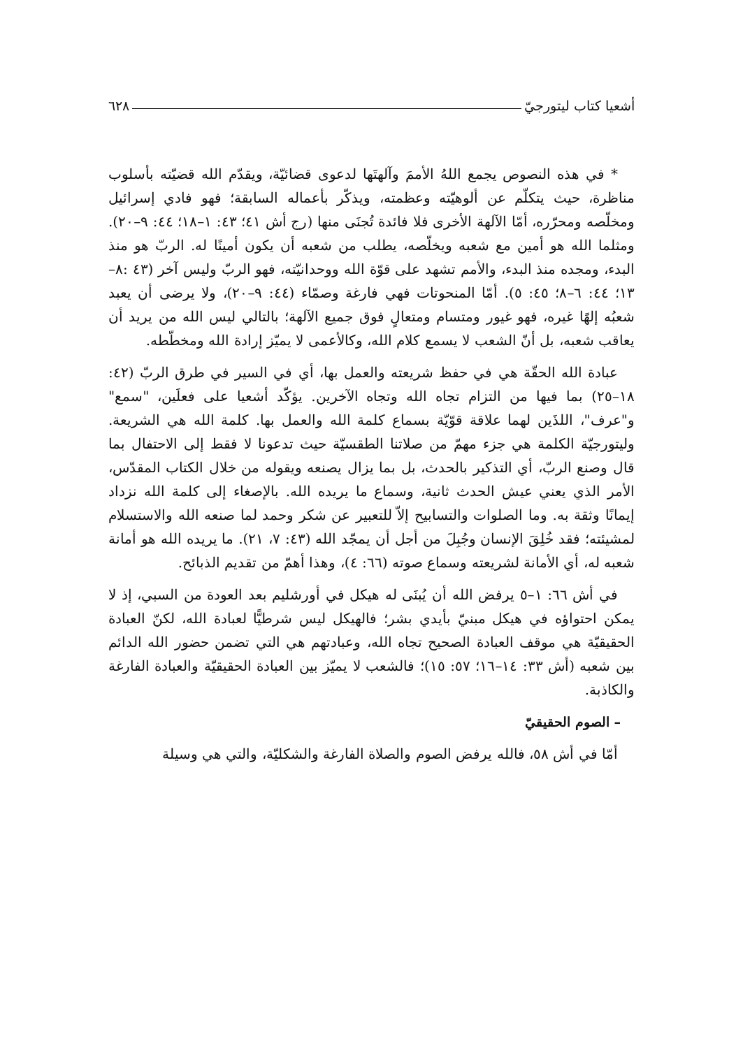أشعيا كتاب ليتورجيّ ٦٢٨
* في هذه النصوص يجمع اللهُ الأممَ وآلهتَها لدعوى قضائيّة، ويقدّم الله قضيّته بأسلوب مناظرة، حيث يتكلّم عن ألوهيّته وعظمته، ويذكّر بأعماله السابقة؛ فهو فادي إسرائيل ومخلّصه ومحرّره، أمّا الآلهة الأخرى فلا فائدة تُجنَى منها (رج أش ٤١؛ ٤٣: ١–١٨؛ ٤٤: ٩–٢٠). ومثلما الله هو أمين مع شعبه ويخلّصه، يطلب من شعبه أن يكون أمينًا له. الربّ هو منذ البدء، ومجده منذ البدء، والأمم تشهد على قوّة الله ووحدانيّته، فهو الربّ وليس آخر (٤٣ :٨–١٣؛ ٤٤: ٦–٨؛ ٤٥: ٥). أمّا المنحوتات فهي فارغة وصمّاء (٤٤: ٩–٢٠)، ولا يرضى أن يعبد شعبُه إلهًا غيره، فهو غيور ومتسام ومتعالٍ فوق جميع الآلهة؛ بالتالي ليس الله من يريد أن يعاقب شعبه، بل أنّ الشعب لا يسمع كلام الله، وكالأعمى لا يميّز إرادة الله ومخطّطه.
عبادة الله الحقّة هي في حفظ شريعته والعمل بها، أي في السير في طرق الربّ (٤٢: ١٨–٢٥) بما فيها من التزام تجاه الله وتجاه الآخرين. يؤكّد أشعيا على فعلَين، "سمع" و"عرف"، اللذَين لهما علاقة قوّيّة بسماع كلمة الله والعمل بها. كلمة الله هي الشريعة. وليتورجيّة الكلمة هي جزء مهمّ من صلاتنا الطقسيّة حيث تدعونا لا فقط إلى الاحتفال بما قال وصنع الربّ، أي التذكير بالحدث، بل بما يزال يصنعه ويقوله من خلال الكتاب المقدّس، الأمر الذي يعني عيش الحدث ثانية، وسماع ما يريده الله. بالإصغاء إلى كلمة الله نزداد إيمانًا وثقة به. وما الصلوات والتسابيح إلاّ للتعبير عن شكر وحمد لما صنعه الله والاستسلام لمشيئته؛ فقد خُلِقَ الإنسان وجُبِلَ من أجل أن يمجّد الله (٤٣: ٧، ٢١). ما يريده الله هو أمانة شعبه له، أي الأمانة لشريعته وسماع صوته (٦٦: ٤)، وهذا أهمّ من تقديم الذبائح.
في أش ٦٦: ١–٥ يرفض الله أن يُبنَى له هيكل في أورشليم بعد العودة من السبي، إذ لا يمكن احتواؤه في هيكل مبنيّ بأيدي بشر؛ فالهيكل ليس شرطيًّا لعبادة الله، لكنّ العبادة الحقيقيّة هي موقف العبادة الصحيح تجاه الله، وعبادتهم هي التي تضمن حضور الله الدائم بين شعبه (أش ٣٣: ١٤–١٦؛ ٥٧: ١٥)؛ فالشعب لا يميّز بين العبادة الحقيقيّة والعبادة الفارغة والكاذبة.
– الصوم الحقيقيّ
أمّا في أش ٥٨، فالله يرفض الصوم والصلاة الفارغة والشكليّة، والتي هي وسيلة